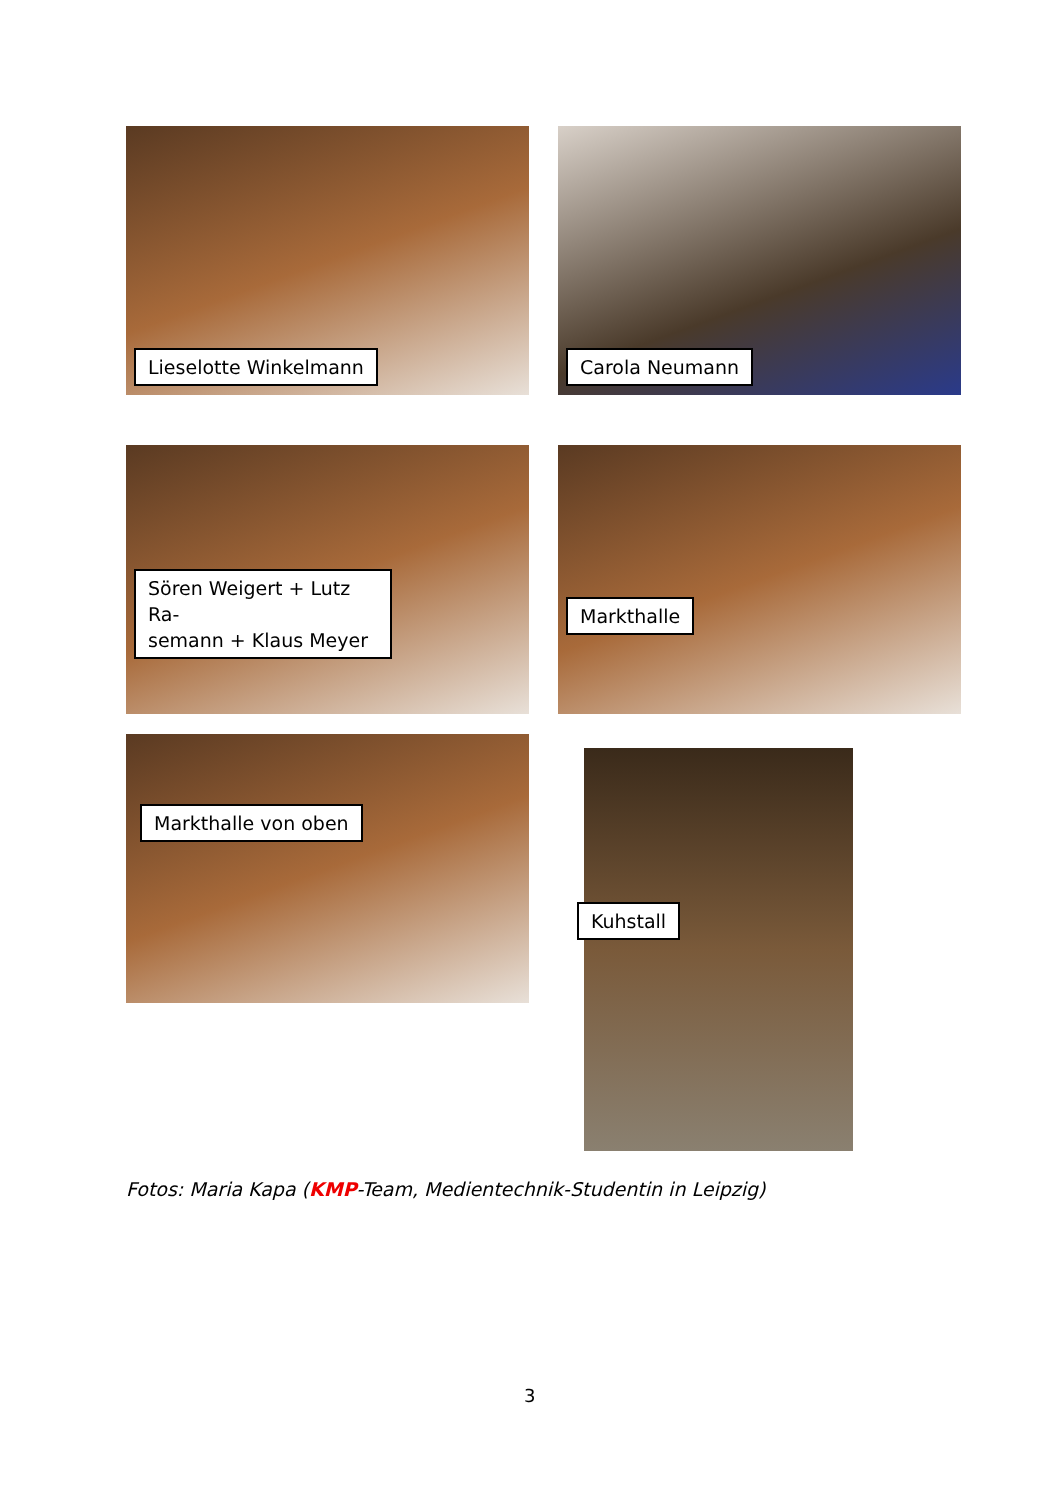Lieselotte Winkelmann Carola Neumann
Sören Weigert + Lutz Ra-
semann + Klaus Meyer
Markthalle
Markthalle von oben
Kuhstall
Fotos: Maria Kapa (KMP-Team, Medientechnik-Studentin in Leipzig)
3